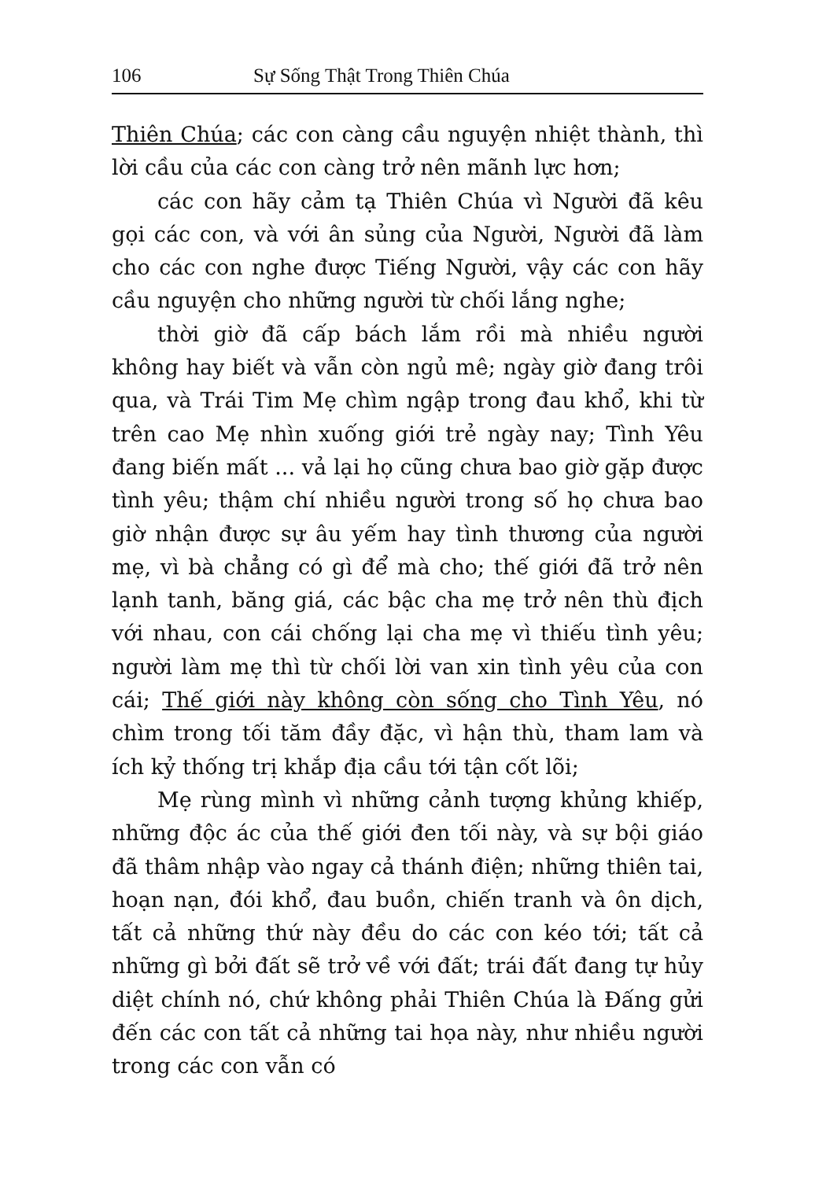106 Sự Sống Thật Trong Thiên Chúa
Thiên Chúa; các con càng cầu nguyện nhiệt thành, thì lời cầu của các con càng trở nên mãnh lực hơn;
các con hãy cảm tạ Thiên Chúa vì Người đã kêu gọi các con, và với ân sủng của Người, Người đã làm cho các con nghe được Tiếng Người, vậy các con hãy cầu nguyện cho những người từ chối lắng nghe;
thời giờ đã cấp bách lắm rồi mà nhiều người không hay biết và vẫn còn ngủ mê; ngày giờ đang trôi qua, và Trái Tim Mẹ chìm ngập trong đau khổ, khi từ trên cao Mẹ nhìn xuống giới trẻ ngày nay; Tình Yêu đang biến mất ... vả lại họ cũng chưa bao giờ gặp được tình yêu; thậm chí nhiều người trong số họ chưa bao giờ nhận được sự âu yếm hay tình thương của người mẹ, vì bà chẳng có gì để mà cho; thế giới đã trở nên lạnh tanh, băng giá, các bậc cha mẹ trở nên thù địch với nhau, con cái chống lại cha mẹ vì thiếu tình yêu; người làm mẹ thì từ chối lời van xin tình yêu của con cái; Thế giới này không còn sống cho Tình Yêu, nó chìm trong tối tăm đầy đặc, vì hận thù, tham lam và ích kỷ thống trị khắp địa cầu tới tận cốt lõi;
Mẹ rùng mình vì những cảnh tượng khủng khiếp, những độc ác của thế giới đen tối này, và sự bội giáo đã thâm nhập vào ngay cả thánh điện; những thiên tai, hoạn nạn, đói khổ, đau buồn, chiến tranh và ôn dịch, tất cả những thứ này đều do các con kéo tới; tất cả những gì bởi đất sẽ trở về với đất; trái đất đang tự hủy diệt chính nó, chứ không phải Thiên Chúa là Đấng gửi đến các con tất cả những tai họa này, như nhiều người trong các con vẫn có